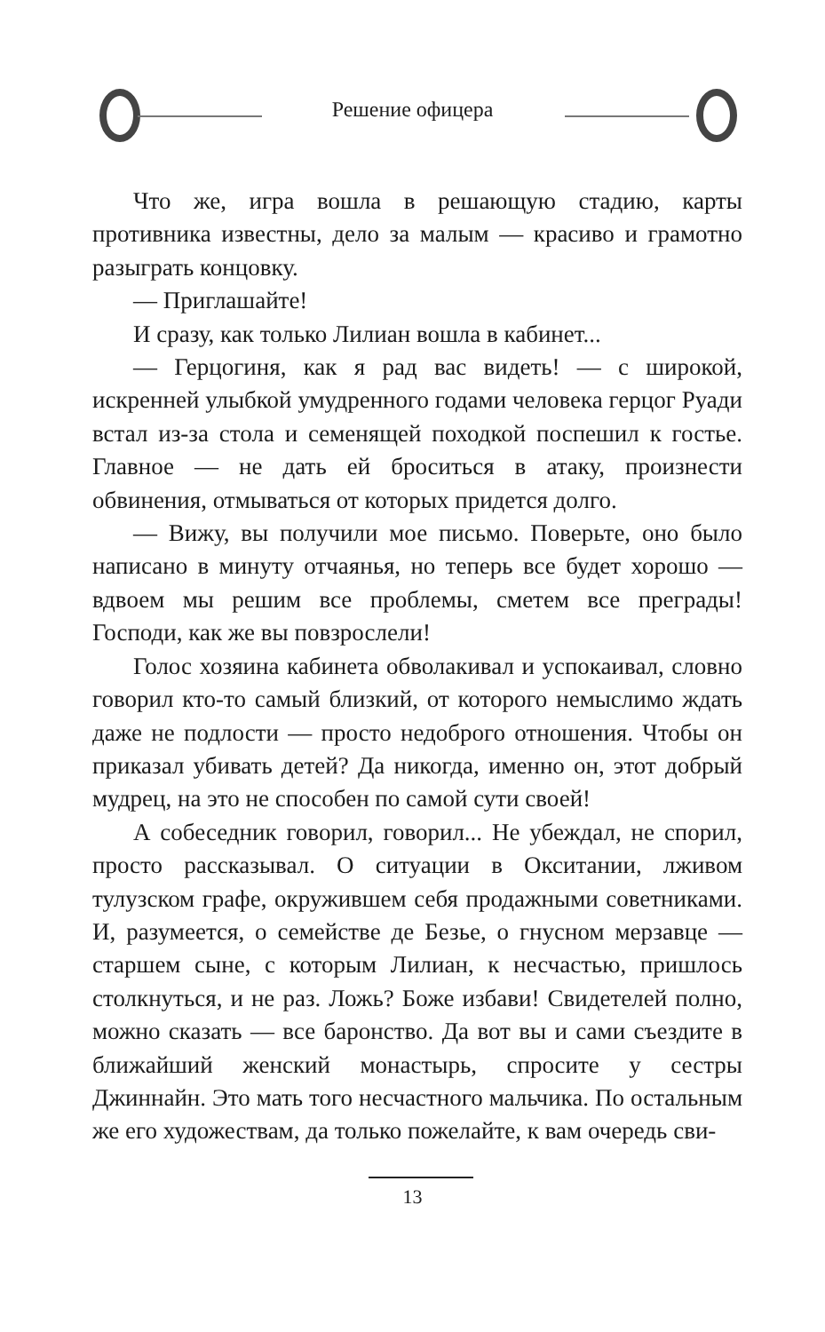Решение офицера
Что же, игра вошла в решающую стадию, карты противника известны, дело за малым — красиво и грамотно разыграть концовку.
— Приглашайте!
И сразу, как только Лилиан вошла в кабинет...
— Герцогиня, как я рад вас видеть! — с широкой, искренней улыбкой умудренного годами человека герцог Руади встал из-за стола и семенящей походкой поспешил к гостье. Главное — не дать ей броситься в атаку, произнести обвинения, отмываться от которых придется долго.
— Вижу, вы получили мое письмо. Поверьте, оно было написано в минуту отчаянья, но теперь все будет хорошо — вдвоем мы решим все проблемы, сметем все преграды! Господи, как же вы повзрослели!
Голос хозяина кабинета обволакивал и успокаивал, словно говорил кто-то самый близкий, от которого немыслимо ждать даже не подлости — просто недоброго отношения. Чтобы он приказал убивать детей? Да никогда, именно он, этот добрый мудрец, на это не способен по самой сути своей!
А собеседник говорил, говорил... Не убеждал, не спорил, просто рассказывал. О ситуации в Окситании, лживом тулузском графе, окружившем себя продажными советниками. И, разумеется, о семействе де Безье, о гнусном мерзавце — старшем сыне, с которым Лилиан, к несчастью, пришлось столкнуться, и не раз. Ложь? Боже избави! Свидетелей полно, можно сказать — все баронство. Да вот вы и сами съездите в ближайший женский монастырь, спросите у сестры Джиннайн. Это мать того несчастного мальчика. По остальным же его художествам, да только пожелайте, к вам очередь сви-
13